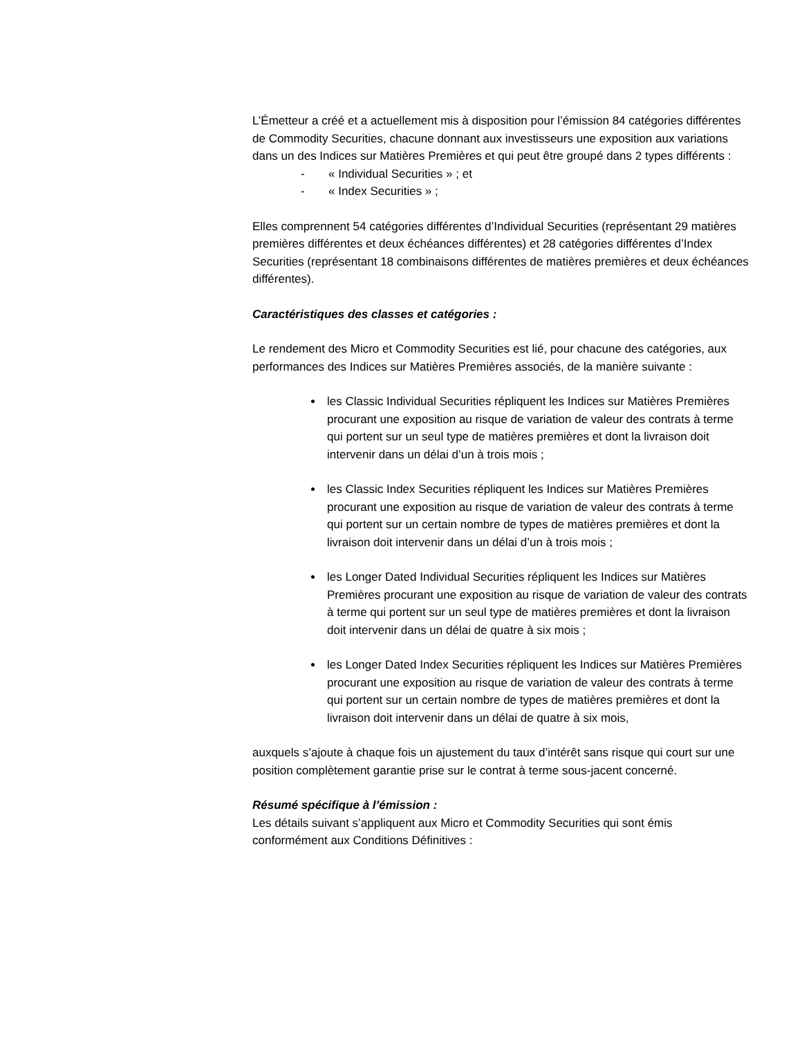L’Émetteur a créé et a actuellement mis à disposition pour l’émission 84 catégories différentes de Commodity Securities, chacune donnant aux investisseurs une exposition aux variations dans un des Indices sur Matières Premières et qui peut être groupé dans 2 types différents :
- « Individual Securities » ; et
- « Index Securities » ;
Elles comprennent 54 catégories différentes d’Individual Securities (représentant 29 matières premières différentes et deux échéances différentes) et 28 catégories différentes d’Index Securities (représentant 18 combinaisons différentes de matières premières et deux échéances différentes).
Caractéristiques des classes et catégories :
Le rendement des Micro et Commodity Securities est lié, pour chacune des catégories, aux performances des Indices sur Matières Premières associés, de la manière suivante :
les Classic Individual Securities répliquent les Indices sur Matières Premières procurant une exposition au risque de variation de valeur des contrats à terme qui portent sur un seul type de matières premières et dont la livraison doit intervenir dans un délai d’un à trois mois ;
les Classic Index Securities répliquent les Indices sur Matières Premières procurant une exposition au risque de variation de valeur des contrats à terme qui portent sur un certain nombre de types de matières premières et dont la livraison doit intervenir dans un délai d’un à trois mois ;
les Longer Dated Individual Securities répliquent les Indices sur Matières Premières procurant une exposition au risque de variation de valeur des contrats à terme qui portent sur un seul type de matières premières et dont la livraison doit intervenir dans un délai de quatre à six mois ;
les Longer Dated Index Securities répliquent les Indices sur Matières Premières procurant une exposition au risque de variation de valeur des contrats à terme qui portent sur un certain nombre de types de matières premières et dont la livraison doit intervenir dans un délai de quatre à six mois,
auxquels s’ajoute à chaque fois un ajustement du taux d’intérêt sans risque qui court sur une position complètement garantie prise sur le contrat à terme sous-jacent concerné.
Résumé spécifique à l’émission :
Les détails suivant s’appliquent aux Micro et Commodity Securities qui sont émis conformément aux Conditions Définitives :